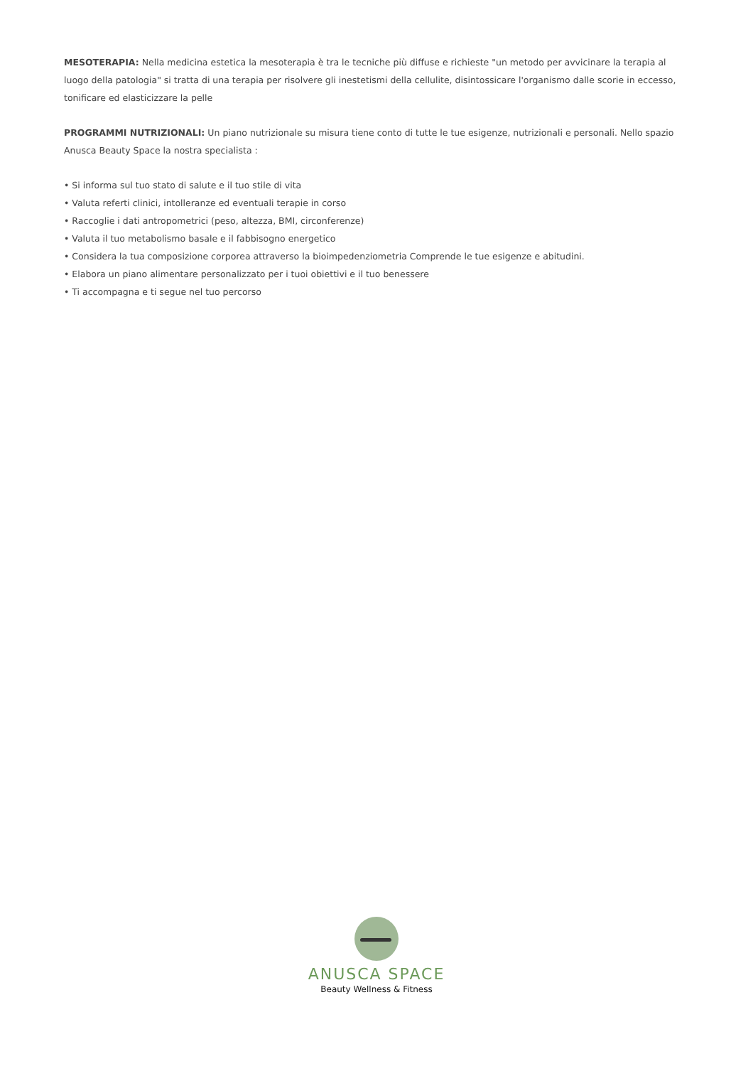MESOTERAPIA: Nella medicina estetica la mesoterapia è tra le tecniche più diffuse e richieste "un metodo per avvicinare la terapia al luogo della patologia" si tratta di una terapia per risolvere gli inestetismi della cellulite, disintossicare l'organismo dalle scorie in eccesso, tonificare ed elasticizzare la pelle
PROGRAMMI NUTRIZIONALI: Un piano nutrizionale su misura tiene conto di tutte le tue esigenze, nutrizionali e personali. Nello spazio Anusca Beauty Space la nostra specialista :
• Si informa sul tuo stato di salute e il tuo stile di vita
• Valuta referti clinici, intolleranze ed eventuali terapie in corso
• Raccoglie i dati antropometrici (peso, altezza, BMI, circonferenze)
• Valuta il tuo metabolismo basale e il fabbisogno energetico
• Considera la tua composizione corporea attraverso la bioimpedenziometria Comprende le tue esigenze e abitudini.
• Elabora un piano alimentare personalizzato per i tuoi obiettivi e il tuo benessere
• Ti accompagna e ti segue nel tuo percorso
ANUSCA SPACE
Beauty Wellness & Fitness